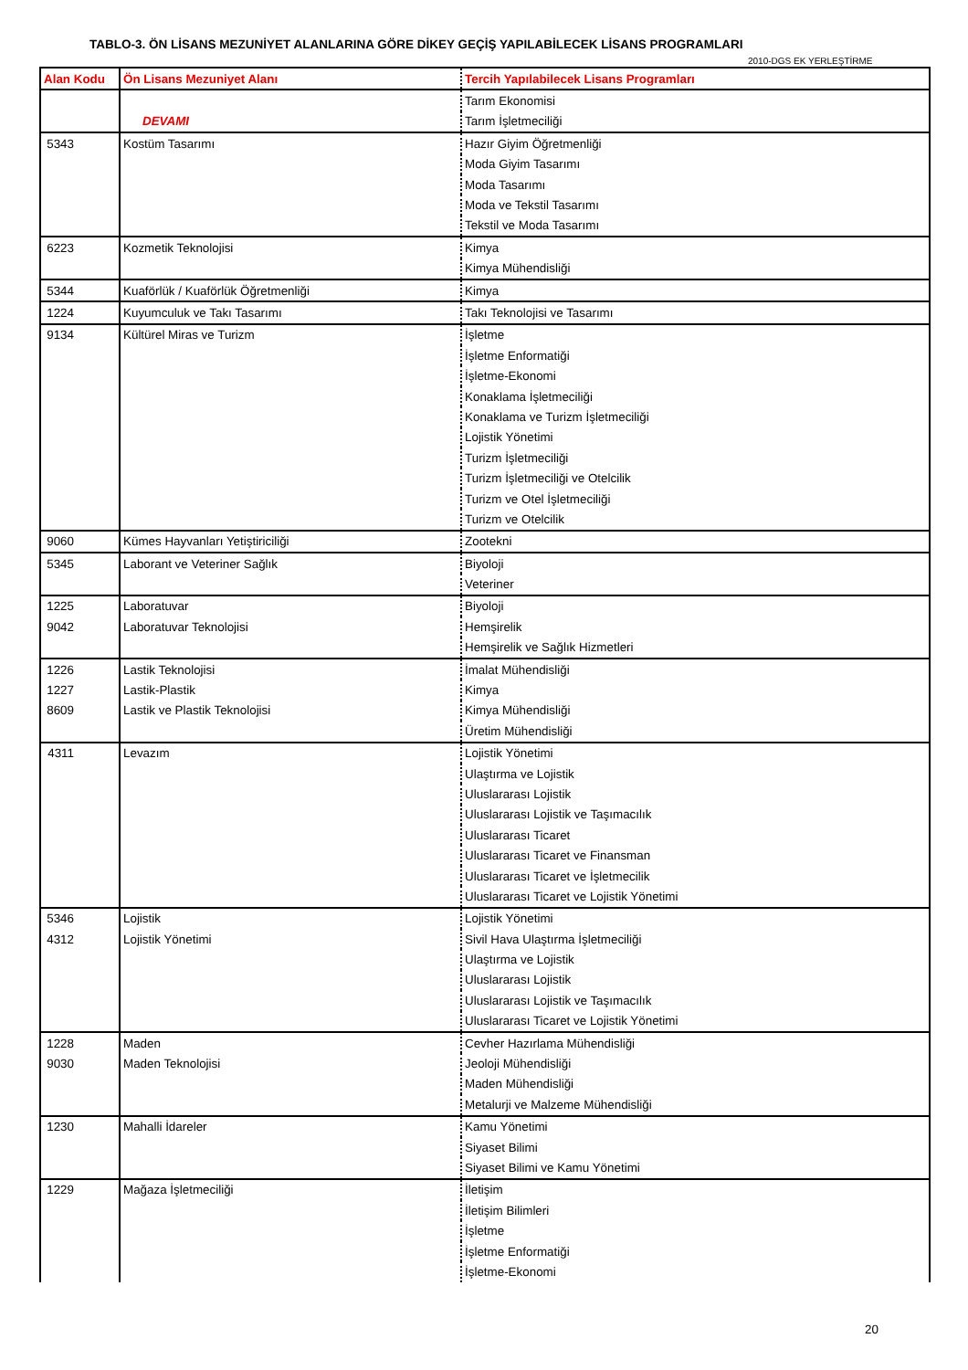TABLO-3. ÖN LİSANS MEZUNİYET ALANLARINA GÖRE DİKEY GEÇİŞ YAPILABİLECEK LİSANS PROGRAMLARI
2010-DGS EK YERLEŞTİRME
| Alan Kodu | Ön Lisans Mezuniyet Alanı | Tercih Yapılabilecek Lisans Programları |
| --- | --- | --- |
| | | Tarım Ekonomisi |
| | DEVAMI | Tarım İşletmeciliği |
| 5343 | Kostüm Tasarımı | Hazır Giyim Öğretmenliği |
| | | Moda Giyim Tasarımı |
| | | Moda Tasarımı |
| | | Moda ve Tekstil Tasarımı |
| | | Tekstil ve Moda Tasarımı |
| 6223 | Kozmetik Teknolojisi | Kimya |
| | | Kimya Mühendisliği |
| 5344 | Kuaförlük / Kuaförlük Öğretmenliği | Kimya |
| 1224 | Kuyumculuk ve Takı Tasarımı | Takı Teknolojisi ve Tasarımı |
| 9134 | Kültürel Miras ve Turizm | İşletme |
| | | İşletme Enformatiği |
| | | İşletme-Ekonomi |
| | | Konaklama İşletmeciliği |
| | | Konaklama ve Turizm İşletmeciliği |
| | | Lojistik Yönetimi |
| | | Turizm İşletmeciliği |
| | | Turizm İşletmeciliği ve Otelcilik |
| | | Turizm ve Otel İşletmeciliği |
| | | Turizm ve Otelcilik |
| 9060 | Kümes Hayvanları Yetiştiriciliği | Zootekni |
| 5345 | Laborant ve Veteriner Sağlık | Biyoloji |
| | | Veteriner |
| 1225 | Laboratuvar | Biyoloji |
| 9042 | Laboratuvar Teknolojisi | Hemşirelik |
| | | Hemşirelik ve Sağlık Hizmetleri |
| 1226 | Lastik Teknolojisi | İmalat Mühendisliği |
| 1227 | Lastik-Plastik | Kimya |
| 8609 | Lastik ve Plastik Teknolojisi | Kimya Mühendisliği |
| | | Üretim Mühendisliği |
| 4311 | Levazım | Lojistik Yönetimi |
| | | Ulaştırma ve Lojistik |
| | | Uluslararası Lojistik |
| | | Uluslararası Lojistik ve Taşımacılık |
| | | Uluslararası Ticaret |
| | | Uluslararası Ticaret ve Finansman |
| | | Uluslararası Ticaret ve İşletmecilik |
| | | Uluslararası Ticaret ve Lojistik Yönetimi |
| 5346 | Lojistik | Lojistik Yönetimi |
| 4312 | Lojistik Yönetimi | Sivil Hava Ulaştırma İşletmeciliği |
| | | Ulaştırma ve Lojistik |
| | | Uluslararası Lojistik |
| | | Uluslararası Lojistik ve Taşımacılık |
| | | Uluslararası Ticaret ve Lojistik Yönetimi |
| 1228 | Maden | Cevher Hazırlama Mühendisliği |
| 9030 | Maden Teknolojisi | Jeoloji Mühendisliği |
| | | Maden Mühendisliği |
| | | Metalurji ve Malzeme Mühendisliği |
| 1230 | Mahalli İdareler | Kamu Yönetimi |
| | | Siyaset Bilimi |
| | | Siyaset Bilimi ve Kamu Yönetimi |
| 1229 | Mağaza İşletmeciliği | İletişim |
| | | İletişim Bilimleri |
| | | İşletme |
| | | İşletme Enformatiği |
| | | İşletme-Ekonomi |
20